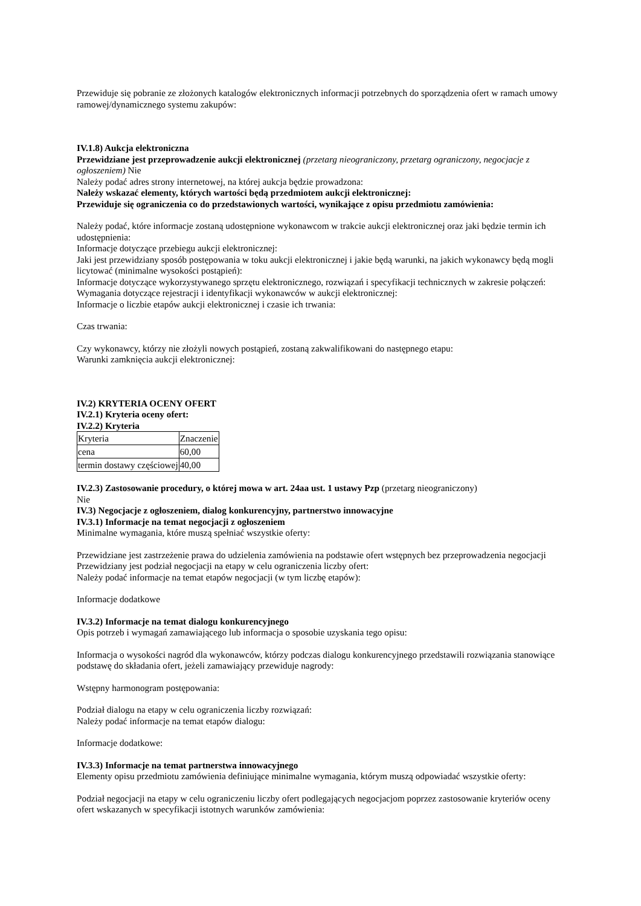Przewiduje się pobranie ze złożonych katalogów elektronicznych informacji potrzebnych do sporządzenia ofert w ramach umowy ramowej/dynamicznego systemu zakupów:
IV.1.8) Aukcja elektroniczna
Przewidziane jest przeprowadzenie aukcji elektronicznej (przetarg nieograniczony, przetarg ograniczony, negocjacje z ogłoszeniem) Nie
Należy podać adres strony internetowej, na której aukcja będzie prowadzona:
Należy wskazać elementy, których wartości będą przedmiotem aukcji elektronicznej:
Przewiduje się ograniczenia co do przedstawionych wartości, wynikające z opisu przedmiotu zamówienia:
Należy podać, które informacje zostaną udostępnione wykonawcom w trakcie aukcji elektronicznej oraz jaki będzie termin ich udostępnienia:
Informacje dotyczące przebiegu aukcji elektronicznej:
Jaki jest przewidziany sposób postępowania w toku aukcji elektronicznej i jakie będą warunki, na jakich wykonawcy będą mogli licytować (minimalne wysokości postąpień):
Informacje dotyczące wykorzystywanego sprzętu elektronicznego, rozwiązań i specyfikacji technicznych w zakresie połączeń:
Wymagania dotyczące rejestracji i identyfikacji wykonawców w aukcji elektronicznej:
Informacje o liczbie etapów aukcji elektronicznej i czasie ich trwania:
Czas trwania:
Czy wykonawcy, którzy nie złożyli nowych postąpień, zostaną zakwalifikowani do następnego etapu:
Warunki zamknięcia aukcji elektronicznej:
IV.2) KRYTERIA OCENY OFERT
IV.2.1) Kryteria oceny ofert:
IV.2.2) Kryteria
| Kryteria | Znaczenie |
| cena | 60,00 |
| termin dostawy częściowej | 40,00 |
IV.2.3) Zastosowanie procedury, o której mowa w art. 24aa ust. 1 ustawy Pzp (przetarg nieograniczony)
Nie
IV.3) Negocjacje z ogłoszeniem, dialog konkurencyjny, partnerstwo innowacyjne
IV.3.1) Informacje na temat negocjacji z ogłoszeniem
Minimalne wymagania, które muszą spełniać wszystkie oferty:
Przewidziane jest zastrzeżenie prawa do udzielenia zamówienia na podstawie ofert wstępnych bez przeprowadzenia negocjacji
Przewidziany jest podział negocjacji na etapy w celu ograniczenia liczby ofert:
Należy podać informacje na temat etapów negocjacji (w tym liczbę etapów):
Informacje dodatkowe
IV.3.2) Informacje na temat dialogu konkurencyjnego
Opis potrzeb i wymagań zamawiającego lub informacja o sposobie uzyskania tego opisu:
Informacja o wysokości nagród dla wykonawców, którzy podczas dialogu konkurencyjnego przedstawili rozwiązania stanowiące podstawę do składania ofert, jeżeli zamawiający przewiduje nagrody:
Wstępny harmonogram postępowania:
Podział dialogu na etapy w celu ograniczenia liczby rozwiązań:
Należy podać informacje na temat etapów dialogu:
Informacje dodatkowe:
IV.3.3) Informacje na temat partnerstwa innowacyjnego
Elementy opisu przedmiotu zamówienia definiujące minimalne wymagania, którym muszą odpowiadać wszystkie oferty:
Podział negocjacji na etapy w celu ograniczeniu liczby ofert podlegających negocjacjom poprzez zastosowanie kryteriów oceny ofert wskazanych w specyfikacji istotnych warunków zamówienia: